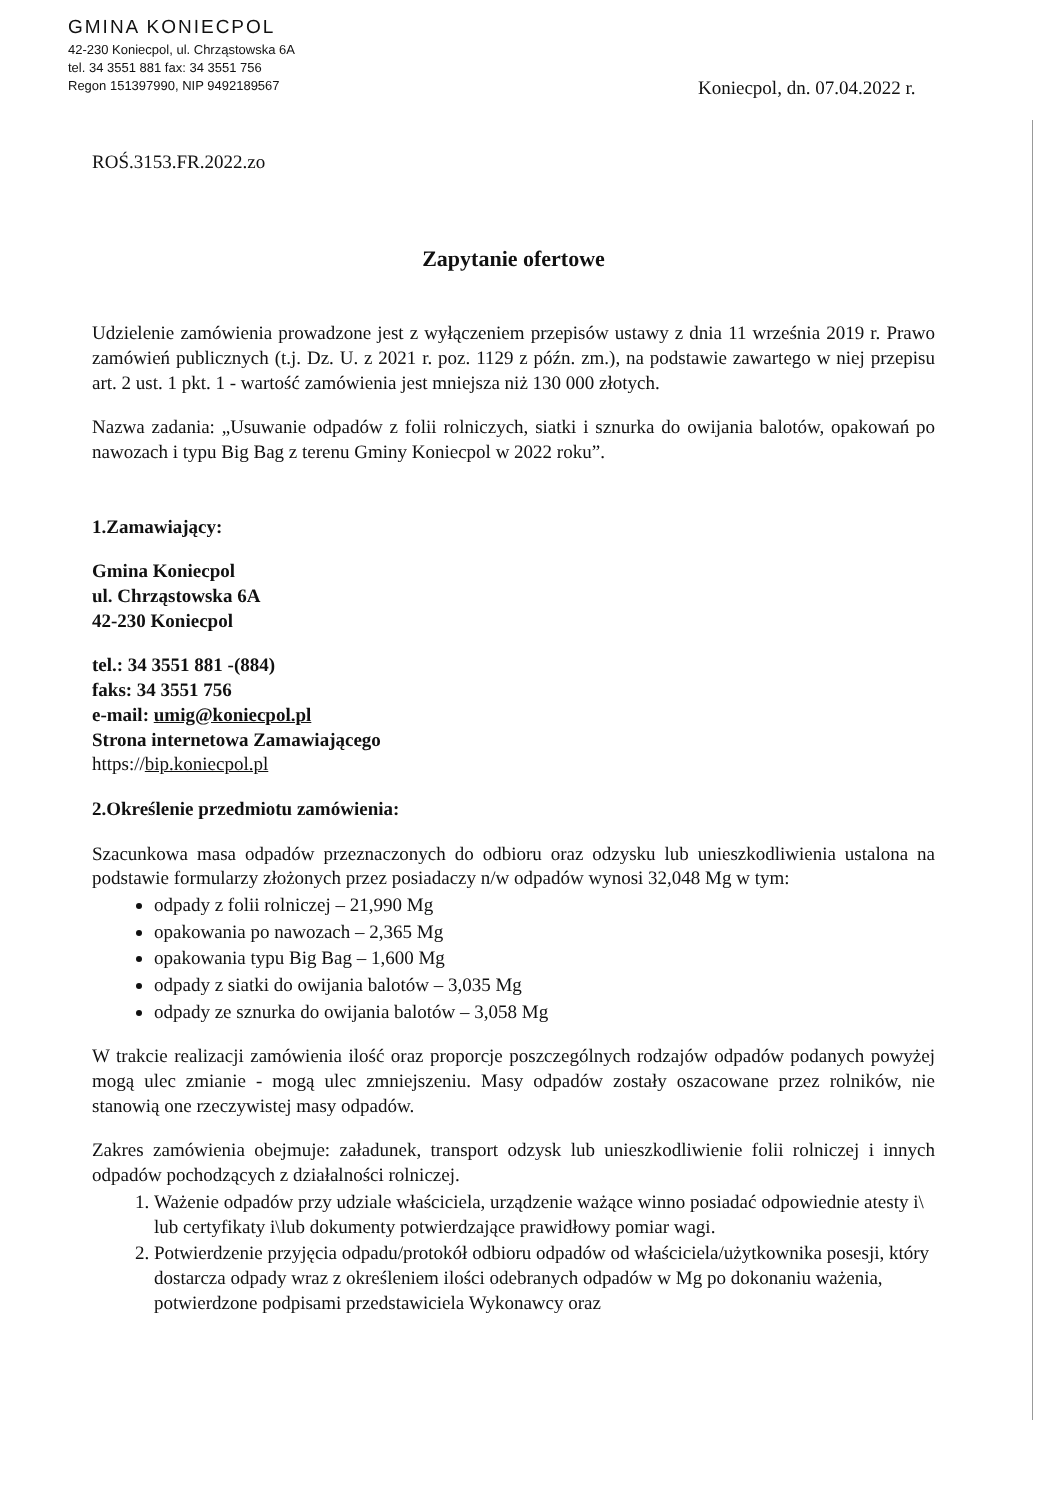GMINA KONIECPOL
42-230 Koniecpol, ul. Chrząstowska 6A
tel. 34 3551 881 fax: 34 3551 756
Regon 151397990, NIP 9492189567
Koniecpol, dn. 07.04.2022 r.
ROŚ.3153.FR.2022.zo
Zapytanie ofertowe
Udzielenie zamówienia prowadzone jest z wyłączeniem przepisów ustawy z dnia 11 września 2019 r. Prawo zamówień publicznych (t.j. Dz. U. z 2021 r. poz. 1129 z późn. zm.), na podstawie zawartego w niej przepisu art. 2 ust. 1 pkt. 1 - wartość zamówienia jest mniejsza niż 130 000 złotych.
Nazwa zadania: „Usuwanie odpadów z folii rolniczych, siatki i sznurka do owijania balotów, opakowań po nawozach i typu Big Bag z terenu Gminy Koniecpol w 2022 roku”.
1.Zamawiający:
Gmina Koniecpol
ul. Chrząstowska 6A
42-230 Koniecpol
tel.: 34 3551 881 -(884)
faks: 34 3551 756
e-mail: umig@koniecpol.pl
Strona internetowa Zamawiającego
https://bip.koniecpol.pl
2.Określenie przedmiotu zamówienia:
Szacunkowa masa odpadów przeznaczonych do odbioru oraz odzysku lub unieszkodliwienia ustalona na podstawie formularzy złożonych przez posiadaczy n/w odpadów wynosi 32,048 Mg w tym:
odpady z folii rolniczej – 21,990 Mg
opakowania po nawozach – 2,365 Mg
opakowania typu Big Bag – 1,600 Mg
odpady z siatki do owijania balotów – 3,035 Mg
odpady ze sznurka do owijania balotów – 3,058 Mg
W trakcie realizacji zamówienia ilość oraz proporcje poszczególnych rodzajów odpadów podanych powyżej mogą ulec zmianie - mogą ulec zmniejszeniu. Masy odpadów zostały oszacowane przez rolników, nie stanowią one rzeczywistej masy odpadów.
Zakres zamówienia obejmuje: załadunek, transport odzysk lub unieszkodliwienie folii rolniczej i innych odpadów pochodzących z działalności rolniczej.
1. Ważenie odpadów przy udziale właściciela, urządzenie ważące winno posiadać odpowiednie atesty i\ lub certyfikaty i\lub dokumenty potwierdzające prawidłowy pomiar wagi.
2. Potwierdzenie przyjęcia odpadu/protokół odbioru odpadów od właściciela/użytkownika posesji, który dostarcza odpady wraz z określeniem ilości odebranych odpadów w Mg po dokonaniu ważenia, potwierdzone podpisami przedstawiciela Wykonawcy oraz